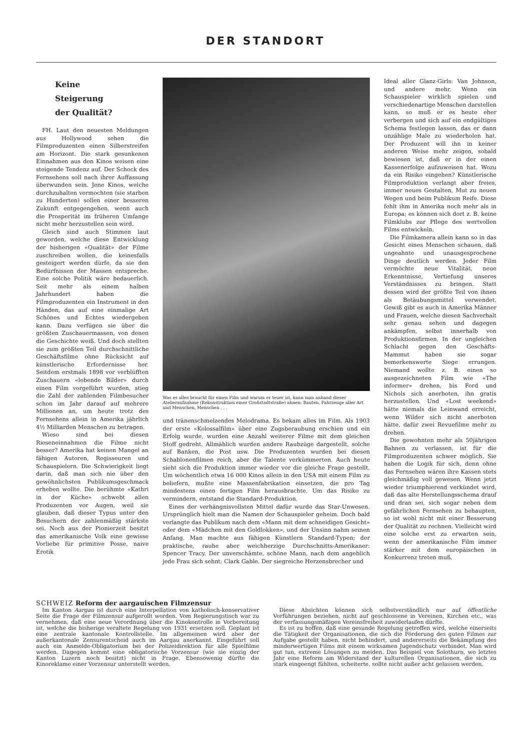DER STANDORT
Keine
Steigerung
der Qualität?
FH. Laut den neuesten Meldungen aus Hollywood sehen die Filmproduzenten einen Silberstreifen am Horizont. Die stark gesunkenen Einnahmen aus den Kinos weisen eine steigende Tendenz auf. Der Schock des Fernsehens soll nach ihrer Auffassung überwunden sein. Jene Kinos, welche durchzuhalten vermochten (sie starben zu Hunderten) sollen einer besseren Zukunft entgegengehen, wenn auch die Prosperität im früheren Umfange nicht mehr herzustellen sein wird.
Gleich sind auch Stimmen laut geworden, welche diese Entwicklung der bisherigen «Qualität» der Filme zuschreiben wollen, die keinesfalls gesteigert werden dürfe, da sie den Bedürfnissen der Massen entspreche. Eine solche Politik wäre bedauerlich. Seit mehr als einem halben Jahrhundert haben die Filmproduzenten ein Instrument in den Händen, das auf eine einmalige Art Schönes und Echtes wiedergeben kann. Dazu verfügen sie über die größten Zuschauermassen, von denen die Geschichte weiß. Und doch stellten sie zum größten Teil durchschnittliche Geschäftsfilme ohne Rücksicht auf künstlerische Erfordernisse her. Seitdem erstmals 1898 vor verblüfften Zuschauern «lebende Bilder» durch einen Film vorgeführt wurden, stieg die Zahl der zahlenden Filmbesucher schon im Jahr darauf auf mehrere Millionen an, um heute trotz des Fernsehens allein in Amerika jährlich 4½ Milliarden Menschen zu betragen.
Wieso sind bei diesen Rieseneinnahmen die Filme nicht besser? Amerika hat keinen Mangel an fähigen Autoren, Regisseuren und Schauspielern. Die Schwierigkeit liegt darin, daß man sich nie über den gewöhnlichsten Publikumsgeschmack erheben wollte. Die berühmte «Kathri in der Küche» schwebt allen Produzenten vor Augen, weil sie glauben, daß dieser Typus unter den Besuchern der zahlenmäßig stärkste sei. Noch aus der Pionierzeit besitzt das amerikanische Volk eine gewisse Vorliebe für primitive Posse, naive Erotik
Was es alles braucht für einen Film und warum er teuer ist, kann man anhand dieser Atelieraufnahme (Rekonstruktion einer Großstadtstraße) ahnen: Bauten, Fahrzeuge aller Art und Menschen, Menschen . . .
und tränenschmelzendes Melodrama. Es bekam alles im Film. Als 1903 der erste «Kolossalfilm» über eine Zugsberaubung erschien und ein Erfolg wurde, wurden eine Anzahl weiterer Filme mit dem gleichen Stoff gedreht. Allmählich wurden andere Raubzüge dargestellt, solche auf Banken, die Post usw. Die Produzenten wurden bei diesen Schablonenfilmen reich, aber die Talente verkümmerten. Auch heute sieht sich die Produktion immer wieder vor die gleiche Frage gestellt. Um wöchentlich etwa 16 000 Kinos allein in den USA mit einem Film zu beliefern, mußte eine Massenfabrikation einsetzen, die pro Tag mindestens einen fertigen Film herausbrachte. Um das Risiko zu vermindern, entstand die Standard-Produktion.
Eines der verhängnisvollsten Mittel dafür wurde das Star-Unwesen. Ursprünglich hielt man die Namen der Schauspieler geheim. Doch bald verlangte das Publikum nach dem «Mann mit dem schneidigen Gesicht» oder dem «Mädchen mit den Goldlokken», und der Unsinn nahm seinen Anfang. Man machte aus fähigen Künstlern Standard-Typen; der praktische, rauhe aber weichherzige Durchschnitts-Amerikaner: Spencer Tracy. Der unverschämte, schöne Mann, nach dem angeblich jede Frau sich sehnt: Clark Gable. Der siegreiche Herzensbrecher und
Ideal aller Glanz-Girls: Van Johnson, und andere mehr. Wenn ein Schauspieler wirklich spielen und verschiedenartige Menschen darstellen kann, so muß er es heute eher verbergen und sich auf ein endgültiges Schema festlegen lassen, das er dann unzählige Male zu wiederholen hat. Der Produzent will ihn in keiner anderen Weise mehr zeigen, sobald bewiesen ist, daß er in der einen Kassenerfolge aufzuweisen hat. Wozu da ein Risiko eingehen? Künstlerische Filmproduktion verlangt aber freies, immer neues Gestalten, Mut zu neuen Wegen und beim Publikum Reife. Diese fehlt ihm in Amerika noch mehr als in Europa; es können sich dort z. B. keine Filmklubs zur Pflege des wertvollen Films entwickeln.
Die Filmkamera allein kann so in das Gesicht eines Menschen schauen, daß ungeahnte und unausgesprochene Dinge deutlich werden. Jeder Film vermöchte neue Vitalität, neue Erkenntnisse, Vertiefung unseres Verständnisses zu bringen. Statt dessen wird der größte Teil von ihnen als Betäubungsmittel verwendet. Gewiß gibt es auch in Amerika Männer und Frauen, welche diesen Sachverhalt sehr genau sehen und dagegen ankämpfen, selbst innerhalb von Produktionsfirmen. In der ungleichen Schlacht gegen den Geschäfts-Mammut haben sie sogar bemerkenswerte Siege errungen. Niemand wollte z. B. einen so ausgezeichneten Film wie «The informer» drehen, bis Ford und Nichols sich anerboten, ihn gratis herzustellen. Und «Lost weekend» hätte niemals die Leinwand erreicht, wenn Wilder sich nicht anerboten hätte, dafür zwei Revuefilme mehr zu drehen.
Die gewohnten mehr als 50jährigen Bahnen zu verlassen, ist für die Filmproduzenten schwer möglich. Sie haben die Logik für sich, denn ohne das Fernsehen wären ihre Kassen stets gleichmäßig voll gewesen. Wenn jetzt wieder triumphierend verkündet wird, daß das alte Herstellungsschema drauf und dran sei, sich sogar neben dem gefährlichen Fernsehen zu behaupten, so ist wohl nicht mit einer Besserung der Qualität zu rechnen. Vielleicht wird eine solche erst zu erwarten sein, wenn der amerikanische Film immer stärker mit dem europäischen in Konkurrenz treten muß.
SCHWEIZ Reform der aargauischen Filmzensur
Im Kanton Aargau ist durch eine Interpellation von katholisch-konservativer Seite die Frage der Filmzensur aufgerollt worden. Vom Regierungstisch war zu vernehmen, daß eine neue Verordnung über die Kinokontrolle in Vorbereitung ist, welche die bisherige veraltete Regelung von 1931 ersetzen soll. Geplant ist eine zentrale kantonale Kontrollstelle. Im allgemeinen wird aber der außerkantonale Zensurentscheid auch im Aargau anerkannt. Eingeführt soll auch ein Anmelde-Obligatorium bei der Polizeidirektion für alle Spielfilme werden. Dagegen kommt eine obligatorische Vorzensur (wie sie einzig der Kanton Luzern noch besitzt) nicht in Frage. Ebensowenig dürfte die Kinoreklame einer Vorzensur unterstellt werden.
Diese Absichten können sich selbstverständlich nur auf öffentliche Vorführungen beziehen, nicht auf geschlossene in Vereinen, Kirchen etc., was der verfassungsmäßigen Vereinsfreiheit zuwiderlaufen dürfte.
Es ist zu hoffen, daß eine gesunde Regelung getroffen wird, welche einerseits die Tätigkeit der Organisationen, die sich die Förderung des guten Filmes zur Aufgabe gestellt haben, nicht behindert, und andererseits die Bekämpfung des minderwertigen Films mit einem wirksamen Jugendschutz verbindet. Man wird gut tun, extreme Lösungen zu meiden. Das Beispiel von Solothurn, wo letztes Jahr eine Reform am Widerstand der kulturellen Organisationen, die sich zu stark eingeengt fühlten, scheiterte, sollte nicht außer acht gelassen werden.